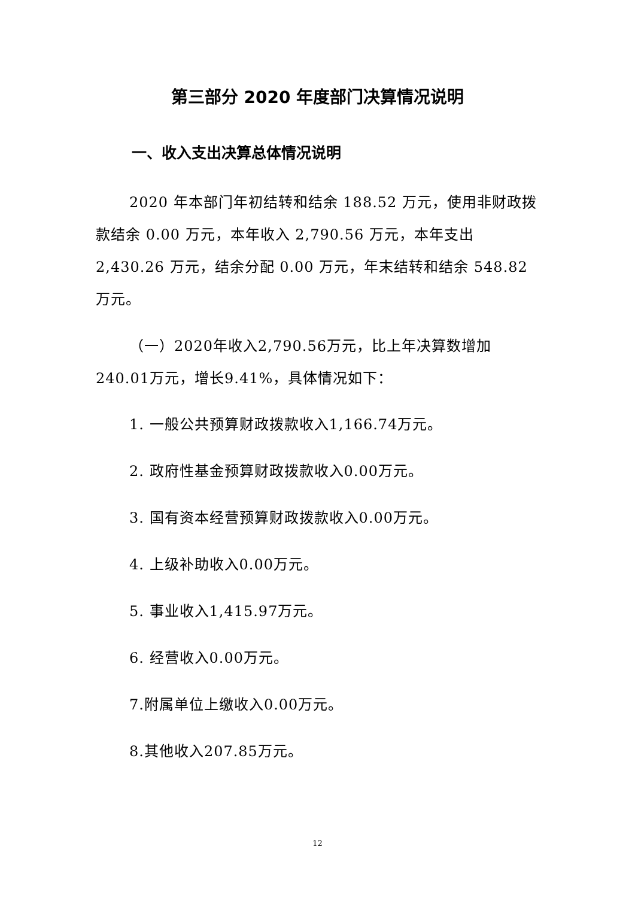第三部分 2020 年度部门决算情况说明
一、收入支出决算总体情况说明
2020 年本部门年初结转和结余 188.52 万元，使用非财政拨款结余 0.00 万元，本年收入 2,790.56 万元，本年支出 2,430.26 万元，结余分配 0.00 万元，年末结转和结余 548.82 万元。
（一）2020年收入2,790.56万元，比上年决算数增加240.01万元，增长9.41%，具体情况如下：
1. 一般公共预算财政拨款收入1,166.74万元。
2. 政府性基金预算财政拨款收入0.00万元。
3. 国有资本经营预算财政拨款收入0.00万元。
4. 上级补助收入0.00万元。
5. 事业收入1,415.97万元。
6. 经营收入0.00万元。
7.附属单位上缴收入0.00万元。
8.其他收入207.85万元。
12